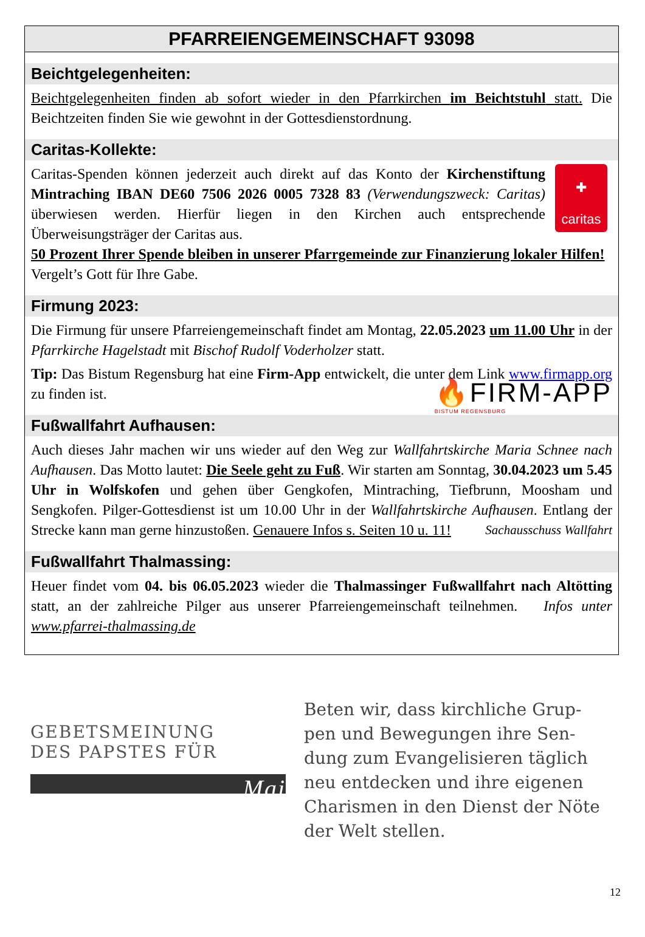PFARREIENGEMEINSCHAFT 93098
Beichtgelegenheiten:
Beichtgelegenheiten finden ab sofort wieder in den Pfarrkirchen im Beichtstuhl statt. Die Beichtzeiten finden Sie wie gewohnt in der Gottesdienstordnung.
Caritas-Kollekte:
✚
caritas Caritas-Spenden können jederzeit auch direkt auf das Konto der Kirchenstiftung Mintraching IBAN DE60 7506 2026 0005 7328 83 (Verwendungszweck: Caritas) überwiesen werden. Hierfür liegen in den Kirchen auch entsprechende Überweisungsträger der Caritas aus.
50 Prozent Ihrer Spende bleiben in unserer Pfarrgemeinde zur Finanzierung lokaler Hilfen! Vergelt’s Gott für Ihre Gabe.
Firmung 2023:
Die Firmung für unsere Pfarreiengemeinschaft findet am Montag, 22.05.2023 um 11.00 Uhr in der Pfarrkirche Hagelstadt mit Bischof Rudolf Voderholzer statt.
Tip: Das Bistum Regensburg hat eine Firm-App entwickelt, die unter dem Link www.firmapp.org zu finden ist. 🔥FIRM-APP
BISTUM REGENSBURG
Fußwallfahrt Aufhausen:
Auch dieses Jahr machen wir uns wieder auf den Weg zur Wallfahrtskirche Maria Schnee nach Aufhausen. Das Motto lautet: Die Seele geht zu Fuß. Wir starten am Sonntag, 30.04.2023 um 5.45 Uhr in Wolfskofen und gehen über Gengkofen, Mintraching, Tiefbrunn, Moosham und Sengkofen. Pilger-Gottesdienst ist um 10.00 Uhr in der Wallfahrtskirche Aufhausen. Entlang der Strecke kann man gerne hinzustoßen. Genauere Infos s. Seiten 10 u. 11! Sachausschuss Wallfahrt
Fußwallfahrt Thalmassing:
Heuer findet vom 04. bis 06.05.2023 wieder die Thalmassinger Fußwallfahrt nach Altötting statt, an der zahlreiche Pilger aus unserer Pfarreiengemeinschaft teilnehmen. Infos unter www.pfarrei-thalmassing.de
GEBETSMEINUNG
DES PAPSTES FÜR
Mai
Beten wir, dass kirchliche Grup-
pen und Bewegungen ihre Sen-
dung zum Evangelisieren täglich
neu entdecken und ihre eigenen
Charismen in den Dienst der Nöte
der Welt stellen.
12